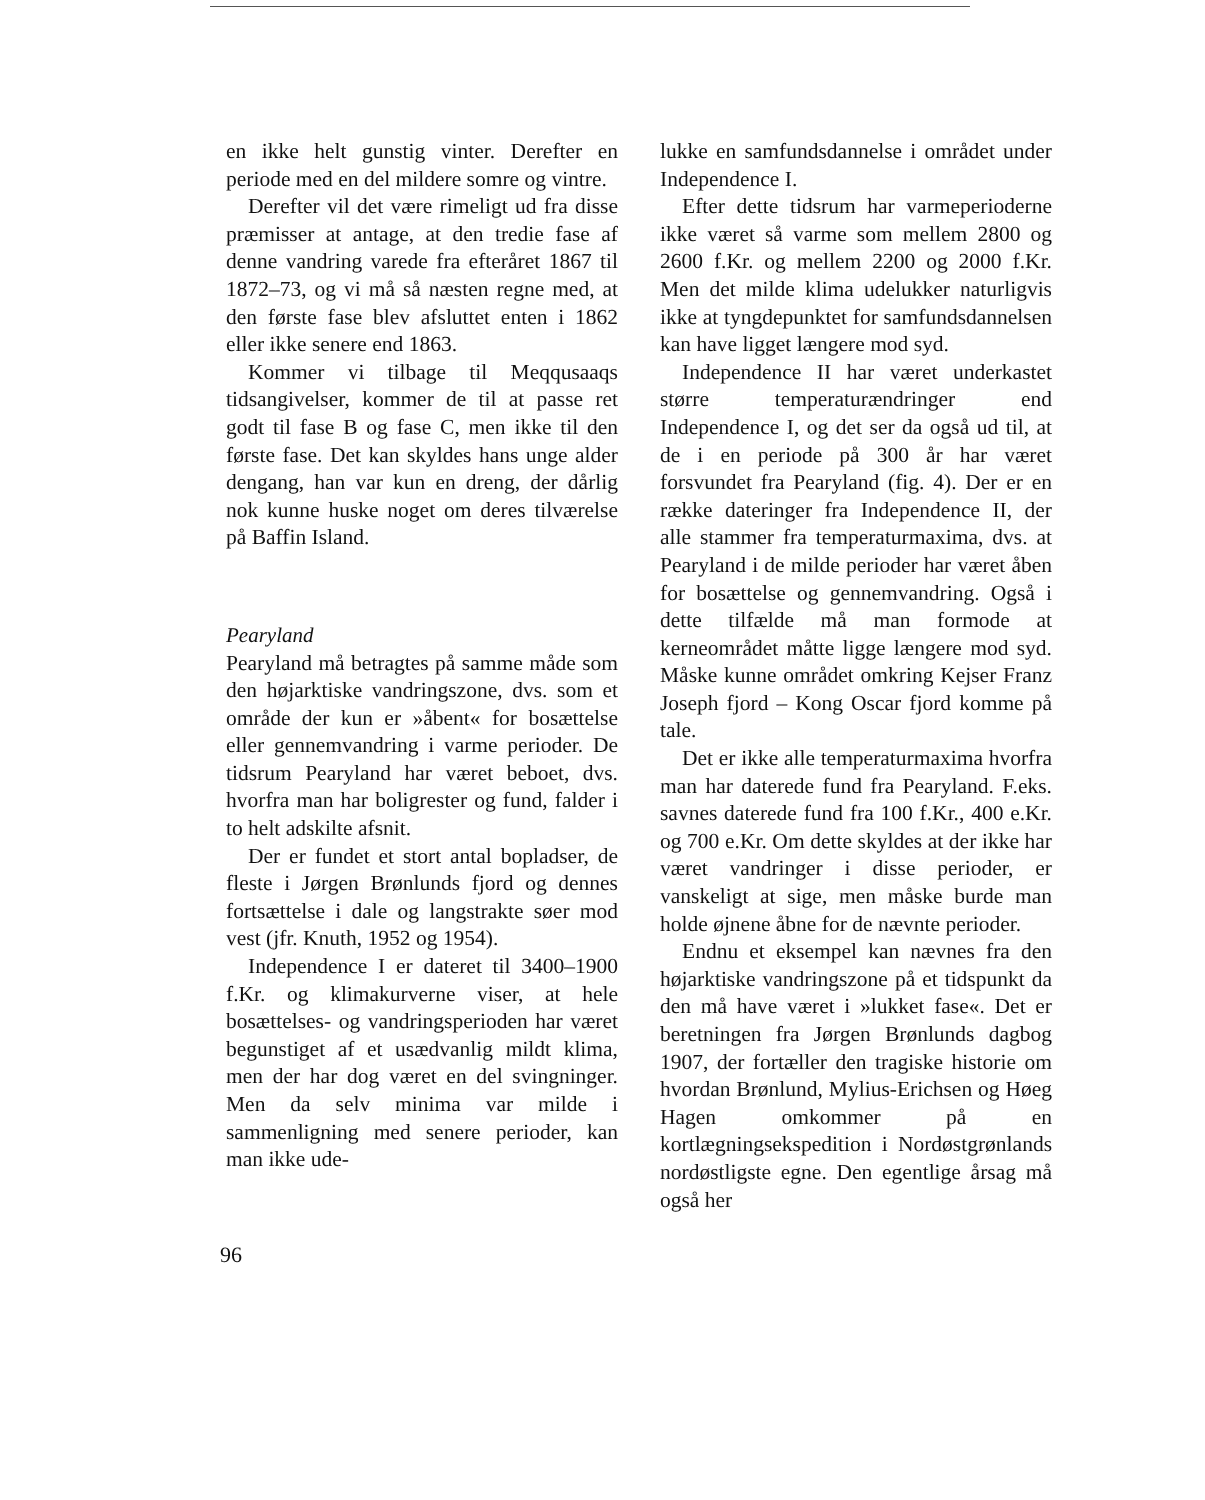en ikke helt gunstig vinter. Derefter en periode med en del mildere somre og vintre.
Derefter vil det være rimeligt ud fra disse præmisser at antage, at den tredie fase af denne vandring varede fra efteråret 1867 til 1872–73, og vi må så næsten regne med, at den første fase blev afsluttet enten i 1862 eller ikke senere end 1863.
Kommer vi tilbage til Meqqusaaqs tidsangivelser, kommer de til at passe ret godt til fase B og fase C, men ikke til den første fase. Det kan skyldes hans unge alder dengang, han var kun en dreng, der dårlig nok kunne huske noget om deres tilværelse på Baffin Island.
Pearyland
Pearyland må betragtes på samme måde som den højarktiske vandringszone, dvs. som et område der kun er »åbent« for bosættelse eller gennemvandring i varme perioder. De tidsrum Pearyland har været beboet, dvs. hvorfra man har boligrester og fund, falder i to helt adskilte afsnit.
Der er fundet et stort antal bopladser, de fleste i Jørgen Brønlunds fjord og dennes fortsættelse i dale og langstrakte søer mod vest (jfr. Knuth, 1952 og 1954).
Independence I er dateret til 3400–1900 f.Kr. og klimakurverne viser, at hele bosættelses- og vandringsperioden har været begunstiget af et usædvanlig mildt klima, men der har dog været en del svingninger. Men da selv minima var milde i sammenligning med senere perioder, kan man ikke ude-
lukke en samfundsdannelse i området under Independence I.
Efter dette tidsrum har varmeperioderne ikke været så varme som mellem 2800 og 2600 f.Kr. og mellem 2200 og 2000 f.Kr. Men det milde klima udelukker naturligvis ikke at tyngdepunktet for samfundsdannelsen kan have ligget længere mod syd.
Independence II har været underkastet større temperaturændringer end Independence I, og det ser da også ud til, at de i en periode på 300 år har været forsvundet fra Pearyland (fig. 4). Der er en række dateringer fra Independence II, der alle stammer fra temperaturmaxima, dvs. at Pearyland i de milde perioder har været åben for bosættelse og gennemvandring. Også i dette tilfælde må man formode at kerneområdet måtte ligge længere mod syd. Måske kunne området omkring Kejser Franz Joseph fjord – Kong Oscar fjord komme på tale.
Det er ikke alle temperaturmaxima hvorfra man har daterede fund fra Pearyland. F.eks. savnes daterede fund fra 100 f.Kr., 400 e.Kr. og 700 e.Kr. Om dette skyldes at der ikke har været vandringer i disse perioder, er vanskeligt at sige, men måske burde man holde øjnene åbne for de nævnte perioder.
Endnu et eksempel kan nævnes fra den højarktiske vandringszone på et tidspunkt da den må have været i »lukket fase«. Det er beretningen fra Jørgen Brønlunds dagbog 1907, der fortæller den tragiske historie om hvordan Brønlund, Mylius-Erichsen og Høeg Hagen omkommer på en kortlægningsekspedition i Nordøstgrønlands nordøstligste egne. Den egentlige årsag må også her
96